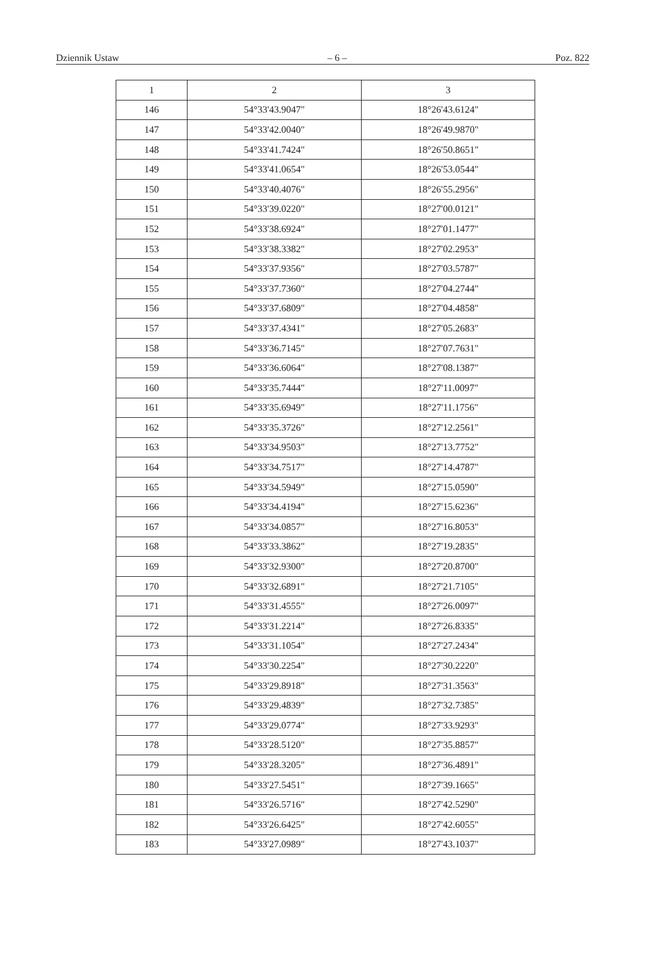Dziennik Ustaw – 6 – Poz. 822
| 1 | 2 | 3 |
| --- | --- | --- |
| 146 | 54°33'43.9047" | 18°26'43.6124" |
| 147 | 54°33'42.0040" | 18°26'49.9870" |
| 148 | 54°33'41.7424" | 18°26'50.8651" |
| 149 | 54°33'41.0654" | 18°26'53.0544" |
| 150 | 54°33'40.4076" | 18°26'55.2956" |
| 151 | 54°33'39.0220" | 18°27'00.0121" |
| 152 | 54°33'38.6924" | 18°27'01.1477" |
| 153 | 54°33'38.3382" | 18°27'02.2953" |
| 154 | 54°33'37.9356" | 18°27'03.5787" |
| 155 | 54°33'37.7360" | 18°27'04.2744" |
| 156 | 54°33'37.6809" | 18°27'04.4858" |
| 157 | 54°33'37.4341" | 18°27'05.2683" |
| 158 | 54°33'36.7145" | 18°27'07.7631" |
| 159 | 54°33'36.6064" | 18°27'08.1387" |
| 160 | 54°33'35.7444" | 18°27'11.0097" |
| 161 | 54°33'35.6949" | 18°27'11.1756" |
| 162 | 54°33'35.3726" | 18°27'12.2561" |
| 163 | 54°33'34.9503" | 18°27'13.7752" |
| 164 | 54°33'34.7517" | 18°27'14.4787" |
| 165 | 54°33'34.5949" | 18°27'15.0590" |
| 166 | 54°33'34.4194" | 18°27'15.6236" |
| 167 | 54°33'34.0857" | 18°27'16.8053" |
| 168 | 54°33'33.3862" | 18°27'19.2835" |
| 169 | 54°33'32.9300" | 18°27'20.8700" |
| 170 | 54°33'32.6891" | 18°27'21.7105" |
| 171 | 54°33'31.4555" | 18°27'26.0097" |
| 172 | 54°33'31.2214" | 18°27'26.8335" |
| 173 | 54°33'31.1054" | 18°27'27.2434" |
| 174 | 54°33'30.2254" | 18°27'30.2220" |
| 175 | 54°33'29.8918" | 18°27'31.3563" |
| 176 | 54°33'29.4839" | 18°27'32.7385" |
| 177 | 54°33'29.0774" | 18°27'33.9293" |
| 178 | 54°33'28.5120" | 18°27'35.8857" |
| 179 | 54°33'28.3205" | 18°27'36.4891" |
| 180 | 54°33'27.5451" | 18°27'39.1665" |
| 181 | 54°33'26.5716" | 18°27'42.5290" |
| 182 | 54°33'26.6425" | 18°27'42.6055" |
| 183 | 54°33'27.0989" | 18°27'43.1037" |